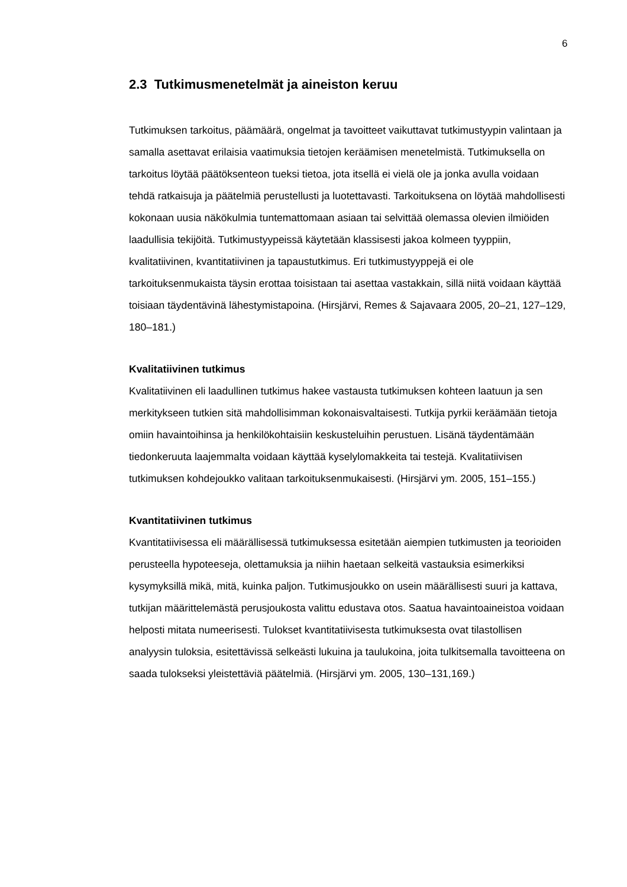6
2.3 Tutkimusmenetelmät ja aineiston keruu
Tutkimuksen tarkoitus, päämäärä, ongelmat ja tavoitteet vaikuttavat tutkimustyypin valintaan ja samalla asettavat erilaisia vaatimuksia tietojen keräämisen menetelmistä. Tutkimuksella on tarkoitus löytää päätöksenteon tueksi tietoa, jota itsellä ei vielä ole ja jonka avulla voidaan tehdä ratkaisuja ja päätelmiä perustellusti ja luotettavasti. Tarkoituksena on löytää mahdollisesti kokonaan uusia näkökulmia tuntemattomaan asiaan tai selvittää olemassa olevien ilmiöiden laadullisia tekijöitä. Tutkimustyypeissä käytetään klassisesti jakoa kolmeen tyyppiin, kvalitatiivinen, kvantitatiivinen ja tapaustutkimus. Eri tutkimustyyppejä ei ole tarkoituksenmukaista täysin erottaa toisistaan tai asettaa vastakkain, sillä niitä voidaan käyttää toisiaan täydentävinä lähestymistapoina. (Hirsjärvi, Remes & Sajavaara 2005, 20–21, 127–129, 180–181.)
Kvalitatiivinen tutkimus
Kvalitatiivinen eli laadullinen tutkimus hakee vastausta tutkimuksen kohteen laatuun ja sen merkitykseen tutkien sitä mahdollisimman kokonaisvaltaisesti. Tutkija pyrkii keräämään tietoja omiin havaintoihinsa ja henkilökohtaisiin keskusteluihin perustuen. Lisänä täydentämään tiedonkeruuta laajemmalta voidaan käyttää kyselylomakkeita tai testejä. Kvalitatiivisen tutkimuksen kohdejoukko valitaan tarkoituksenmukaisesti. (Hirsjärvi ym. 2005, 151–155.)
Kvantitatiivinen tutkimus
Kvantitatiivisessa eli määrällisessä tutkimuksessa esitetään aiempien tutkimusten ja teorioiden perusteella hypoteeseja, olettamuksia ja niihin haetaan selkeitä vastauksia esimerkiksi kysymyksillä mikä, mitä, kuinka paljon. Tutkimusjoukko on usein määrällisesti suuri ja kattava, tutkijan määrittelemästä perusjoukosta valittu edustava otos. Saatua havaintoaineistoa voidaan helposti mitata numeerisesti. Tulokset kvantitatiivisesta tutkimuksesta ovat tilastollisen analyysin tuloksia, esitettävissä selkeästi lukuina ja taulukoina, joita tulkitsemalla tavoitteena on saada tulokseksi yleistettäviä päätelmiä. (Hirsjärvi ym. 2005, 130–131,169.)